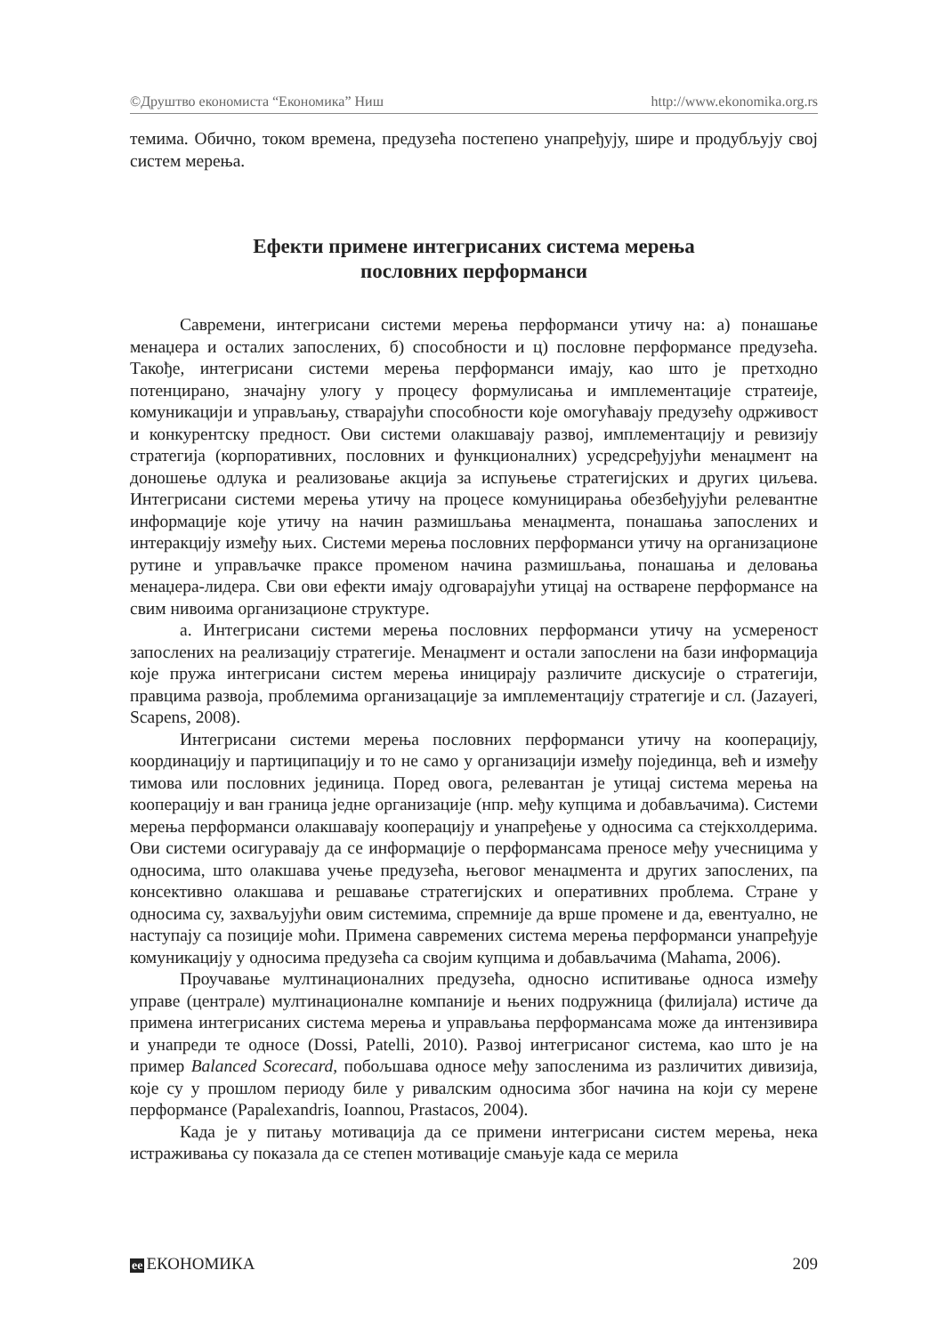©Друштво економиста “Економика” Ниш http://www.ekonomika.org.rs
темима. Обично, током времена, предузећа постепено унапређују, шире и продубљују свој систем мерења.
Ефекти примене интегрисаних система мерења
пословних перформанси
Савремени, интегрисани системи мерења перформанси утичу на: а) понашање менаџера и осталих запослених, б) способности и ц) пословне перформансе предузећа. Такође, интегрисани системи мерења перформанси имају, као што је претходно потенцирано, значајну улогу у процесу формулисања и имплементације стратеије, комуникацији и управљању, стварајући способности које омогућавају предузећу одрживост и конкурентску предност. Ови системи олакшавају развој, имплементацију и ревизију стратегија (корпоративних, пословних и функционалних) усредсређујући менаџмент на доношење одлука и реализовање акција за испуњење стратегијских и других циљева. Интегрисани системи мерења утичу на процесе комуницирања обезбеђујући релевантне информације које утичу на начин размишљања менаџмента, понашања запослених и интеракцију између њих. Системи мерења пословних перформанси утичу на организационе рутине и управљачке праксе променом начина размишљања, понашања и деловања менаџера-лидера. Сви ови ефекти имају одговарајући утицај на остварене перформансе на свим нивоима организационе структуре.
а. Интегрисани системи мерења пословних перформанси утичу на усмереност запослених на реализацију стратегије. Менаџмент и остали запослени на бази информација које пружа интегрисани систем мерења иницирају различите дискусије о стратегији, правцима развоја, проблемима организацације за имплементацију стратегије и сл. (Jazayeri, Scapens, 2008).
Интегрисани системи мерења пословних перформанси утичу на кооперацију, координацију и партиципацију и то не само у организацији између појединца, већ и између тимова или пословних јединица. Поред овога, релевантан је утицај система мерења на кооперацију и ван граница једне организације (нпр. међу купцима и добављачима). Системи мерења перформанси олакшавају кооперацију и унапређење у односима са стејкхолдерима. Ови системи осигуравају да се информације о перформансама преносе међу учесницима у односима, што олакшава учење предузећа, његовог менаџмента и других запослених, па консективно олакшава и решавање стратегијских и оперативних проблема. Стране у односима су, захваљујући овим системима, спремније да врше промене и да, евентуално, не наступају са позиције моћи. Примена савремених система мерења перформанси унапређује комуникацију у односима предузећа са својим купцима и добављачима (Mahama, 2006).
Проучавање мултинационалних предузећа, односно испитивање односа између управе (централе) мултинационалне компаније и њених подружница (филијала) истиче да примена интегрисаних система мерења и управљања перформансама може да интензивира и унапреди те односе (Dossi, Patelli, 2010). Развој интегрисаног система, као што је на пример Balanced Scorecard, побољшава односе међу запосленима из различитих дивизија, које су у прошлом периоду биле у ривалским односима због начина на који су мерене перформансе (Papalexandris, Ioannou, Prastacos, 2004).
Када је у питању мотивација да се примени интегрисани систем мерења, нека истраживања су показала да се степен мотивације смањује када се мерила
ее ЕКОНОМИКА 209